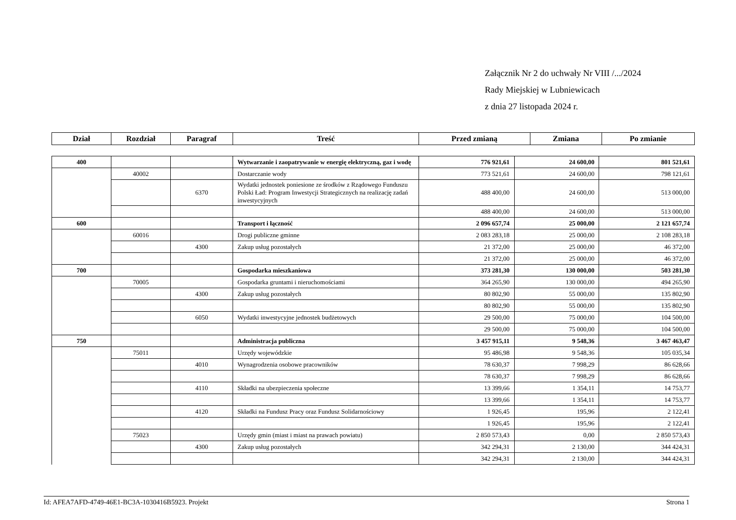Załącznik Nr 2 do uchwały Nr VIII /.../2024
Rady Miejskiej w Lubniewicach
z dnia 27 listopada 2024 r.
| Dział | Rozdział | Paragraf | Treść | Przed zmianą | Zmiana | Po zmianie |
| --- | --- | --- | --- | --- | --- | --- |
| 400 | | | Wytwarzanie i zaopatrywanie w energię elektryczną, gaz i wodę | 776 921,61 | 24 600,00 | 801 521,61 |
| | 40002 | | Dostarczanie wody | 773 521,61 | 24 600,00 | 798 121,61 |
| | | 6370 | Wydatki jednostek poniesione ze środków z Rządowego Funduszu Polski Ład: Program Inwestycji Strategicznych na realizację zadań inwestycyjnych | 488 400,00 | 24 600,00 | 513 000,00 |
| | | | | 488 400,00 | 24 600,00 | 513 000,00 |
| 600 | | | Transport i łączność | 2 096 657,74 | 25 000,00 | 2 121 657,74 |
| | 60016 | | Drogi publiczne gminne | 2 083 283,18 | 25 000,00 | 2 108 283,18 |
| | | 4300 | Zakup usług pozostałych | 21 372,00 | 25 000,00 | 46 372,00 |
| | | | | 21 372,00 | 25 000,00 | 46 372,00 |
| 700 | | | Gospodarka mieszkaniowa | 373 281,30 | 130 000,00 | 503 281,30 |
| | 70005 | | Gospodarka gruntami i nieruchomościami | 364 265,90 | 130 000,00 | 494 265,90 |
| | | 4300 | Zakup usług pozostałych | 80 802,90 | 55 000,00 | 135 802,90 |
| | | | | 80 802,90 | 55 000,00 | 135 802,90 |
| | | 6050 | Wydatki inwestycyjne jednostek budżetowych | 29 500,00 | 75 000,00 | 104 500,00 |
| | | | | 29 500,00 | 75 000,00 | 104 500,00 |
| 750 | | | Administracja publiczna | 3 457 915,11 | 9 548,36 | 3 467 463,47 |
| | 75011 | | Urzędy wojewódzkie | 95 486,98 | 9 548,36 | 105 035,34 |
| | | 4010 | Wynagrodzenia osobowe pracowników | 78 630,37 | 7 998,29 | 86 628,66 |
| | | | | 78 630,37 | 7 998,29 | 86 628,66 |
| | | 4110 | Składki na ubezpieczenia społeczne | 13 399,66 | 1 354,11 | 14 753,77 |
| | | | | 13 399,66 | 1 354,11 | 14 753,77 |
| | | 4120 | Składki na Fundusz Pracy oraz Fundusz Solidarnościowy | 1 926,45 | 195,96 | 2 122,41 |
| | | | | 1 926,45 | 195,96 | 2 122,41 |
| | 75023 | | Urzędy gmin (miast i miast na prawach powiatu) | 2 850 573,43 | 0,00 | 2 850 573,43 |
| | | 4300 | Zakup usług pozostałych | 342 294,31 | 2 130,00 | 344 424,31 |
| | | | | 342 294,31 | 2 130,00 | 344 424,31 |
Id: AFEA7AFD-4749-46E1-BC3A-1030416B5923. Projekt Strona 1